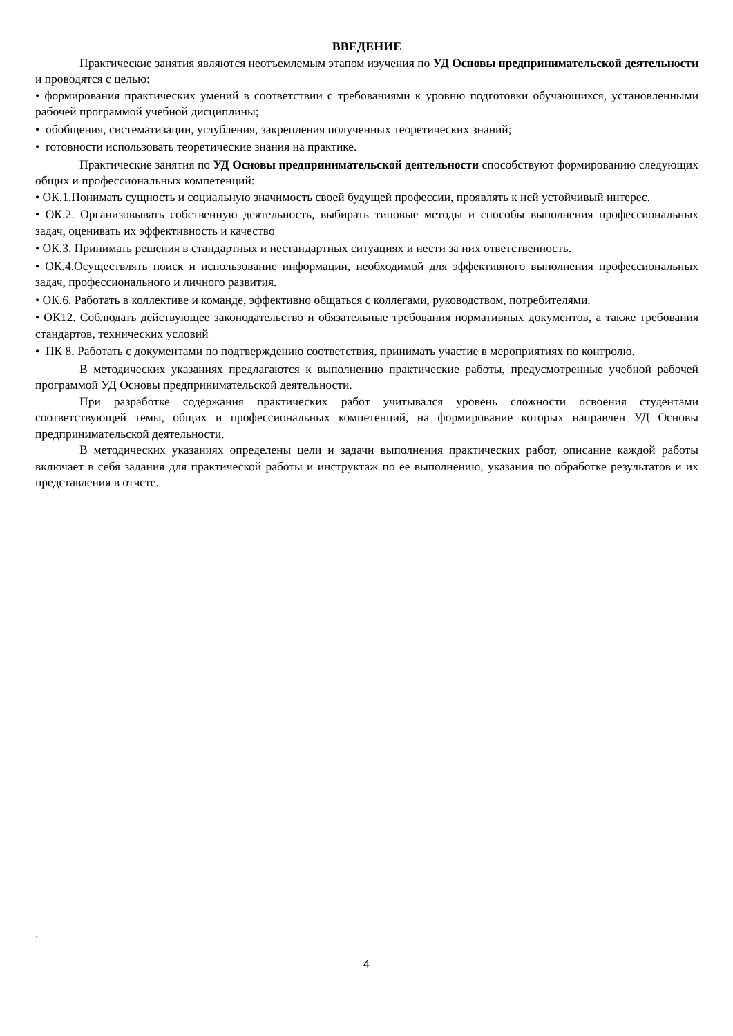ВВЕДЕНИЕ
Практические занятия являются неотъемлемым этапом изучения по УД Основы предпринимательской деятельности и проводятся с целью:
• формирования практических умений в соответствии с требованиями к уровню подготовки обучающихся, установленными рабочей программой учебной дисциплины;
• обобщения, систематизации, углубления, закрепления полученных теоретических знаний;
• готовности использовать теоретические знания на практике.
Практические занятия по УД Основы предпринимательской деятельности способствуют формированию следующих общих и профессиональных компетенций:
• ОК.1.Понимать сущность и социальную значимость своей будущей профессии, проявлять к ней устойчивый интерес.
• ОК.2. Организовывать собственную деятельность, выбирать типовые методы и способы выполнения профессиональных задач, оценивать их эффективность и качество
• ОК.3. Принимать решения в стандартных и нестандартных ситуациях и нести за них ответственность.
• ОК.4.Осуществлять поиск и использование информации, необходимой для эффективного выполнения профессиональных задач, профессионального и личного развития.
• ОК.6. Работать в коллективе и команде, эффективно общаться с коллегами, руководством, потребителями.
• ОК12. Соблюдать действующее законодательство и обязательные требования нормативных документов, а также требования стандартов, технических условий
• ПК 8. Работать с документами по подтверждению соответствия, принимать участие в мероприятиях по контролю.
В методических указаниях предлагаются к выполнению практические работы, предусмотренные учебной рабочей программой УД Основы предпринимательской деятельности.
При разработке содержания практических работ учитывался уровень сложности освоения студентами соответствующей темы, общих и профессиональных компетенций, на формирование которых направлен УД Основы предпринимательской деятельности.
В методических указаниях определены цели и задачи выполнения практических работ, описание каждой работы включает в себя задания для практической работы и инструктаж по ее выполнению, указания по обработке результатов и их представления в отчете.
.
4